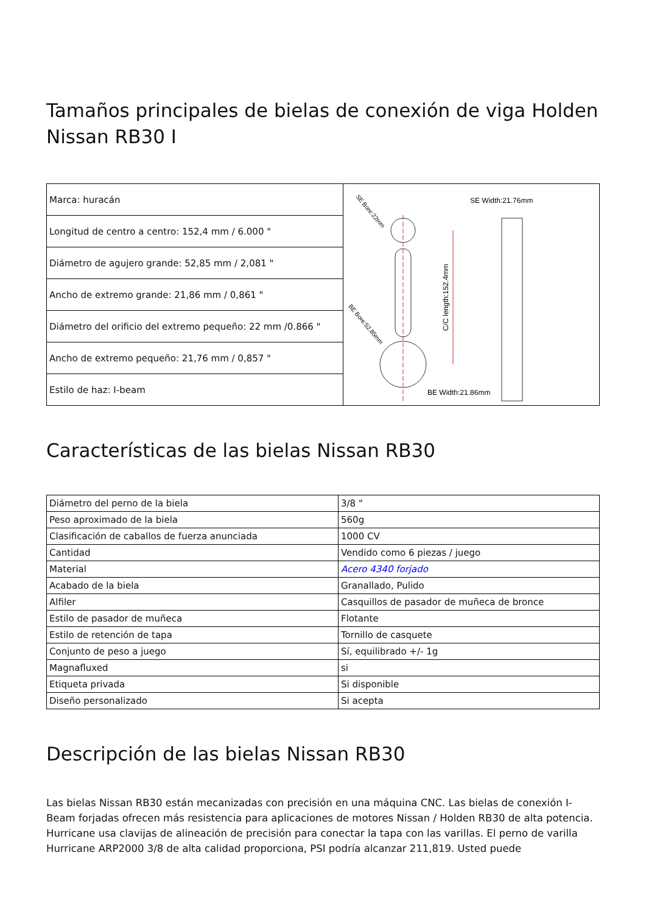Tamaños principales de bielas de conexión de viga Holden Nissan RB30 I
| Marca: huracán | C/C length:152.4mm SE Width:21.76mm BE Width:21.86mm SE Bore:22mm BE Bore:52.85mm |
| Longitud de centro a centro: 152,4 mm / 6.000 " | |
| Diámetro de agujero grande: 52,85 mm / 2,081 " | |
| Ancho de extremo grande: 21,86 mm / 0,861 " | |
| Diámetro del orificio del extremo pequeño: 22 mm /0.866 " | |
| Ancho de extremo pequeño: 21,76 mm / 0,857 " | |
| Estilo de haz: I-beam | |
Características de las bielas Nissan RB30
| Diámetro del perno de la biela | 3/8 " |
| Peso aproximado de la biela | 560g |
| Clasificación de caballos de fuerza anunciada | 1000 CV |
| Cantidad | Vendido como 6 piezas / juego |
| Material | Acero 4340 forjado |
| Acabado de la biela | Granallado, Pulido |
| Alfiler | Casquillos de pasador de muñeca de bronce |
| Estilo de pasador de muñeca | Flotante |
| Estilo de retención de tapa | Tornillo de casquete |
| Conjunto de peso a juego | Sí, equilibrado +/- 1g |
| Magnafluxed | si |
| Etiqueta privada | Si disponible |
| Diseño personalizado | Si acepta |
Descripción de las bielas Nissan RB30
Las bielas Nissan RB30 están mecanizadas con precisión en una máquina CNC. Las bielas de conexión I-Beam forjadas ofrecen más resistencia para aplicaciones de motores Nissan / Holden RB30 de alta potencia. Hurricane usa clavijas de alineación de precisión para conectar la tapa con las varillas. El perno de varilla Hurricane ARP2000 3/8 de alta calidad proporciona, PSI podría alcanzar 211,819. Usted puede